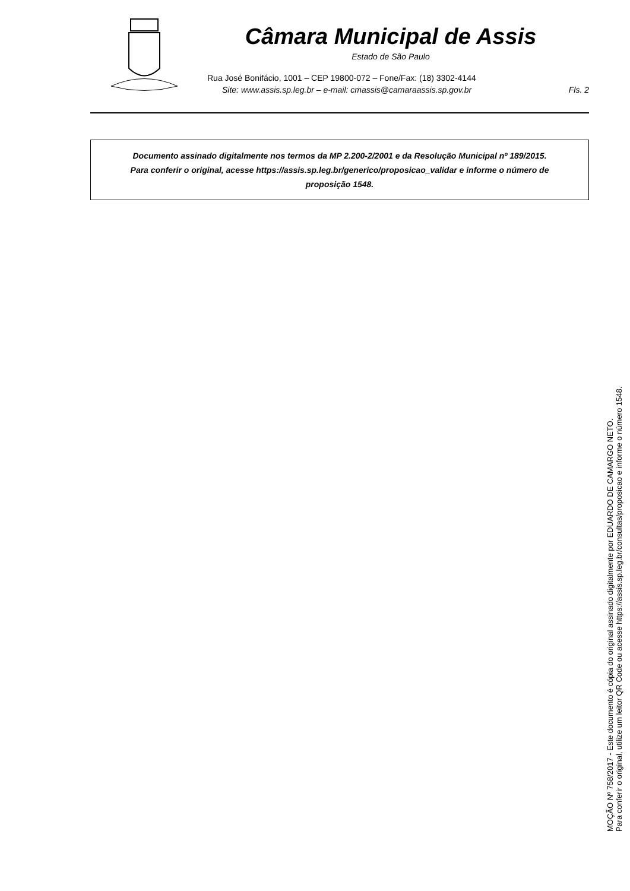Câmara Municipal de Assis
Estado de São Paulo
Rua José Bonifácio, 1001 – CEP 19800-072 – Fone/Fax: (18) 3302-4144
Site: www.assis.sp.leg.br – e-mail: cmassis@camaraassis.sp.gov.br Fls. 2
Documento assinado digitalmente nos termos da MP 2.200-2/2001 e da Resolução Municipal nº 189/2015.
Para conferir o original, acesse https://assis.sp.leg.br/generico/proposicao_validar e informe o número de
proposição 1548.
MOÇÃO Nº 758/2017 - Este documento é cópia do original assinado digitalmente por EDUARDO DE CAMARGO NETO.
Para conferir o original, utilize um leitor QR Code ou acesse https://assis.sp.leg.br/consultas/proposicao e informe o número 1548.